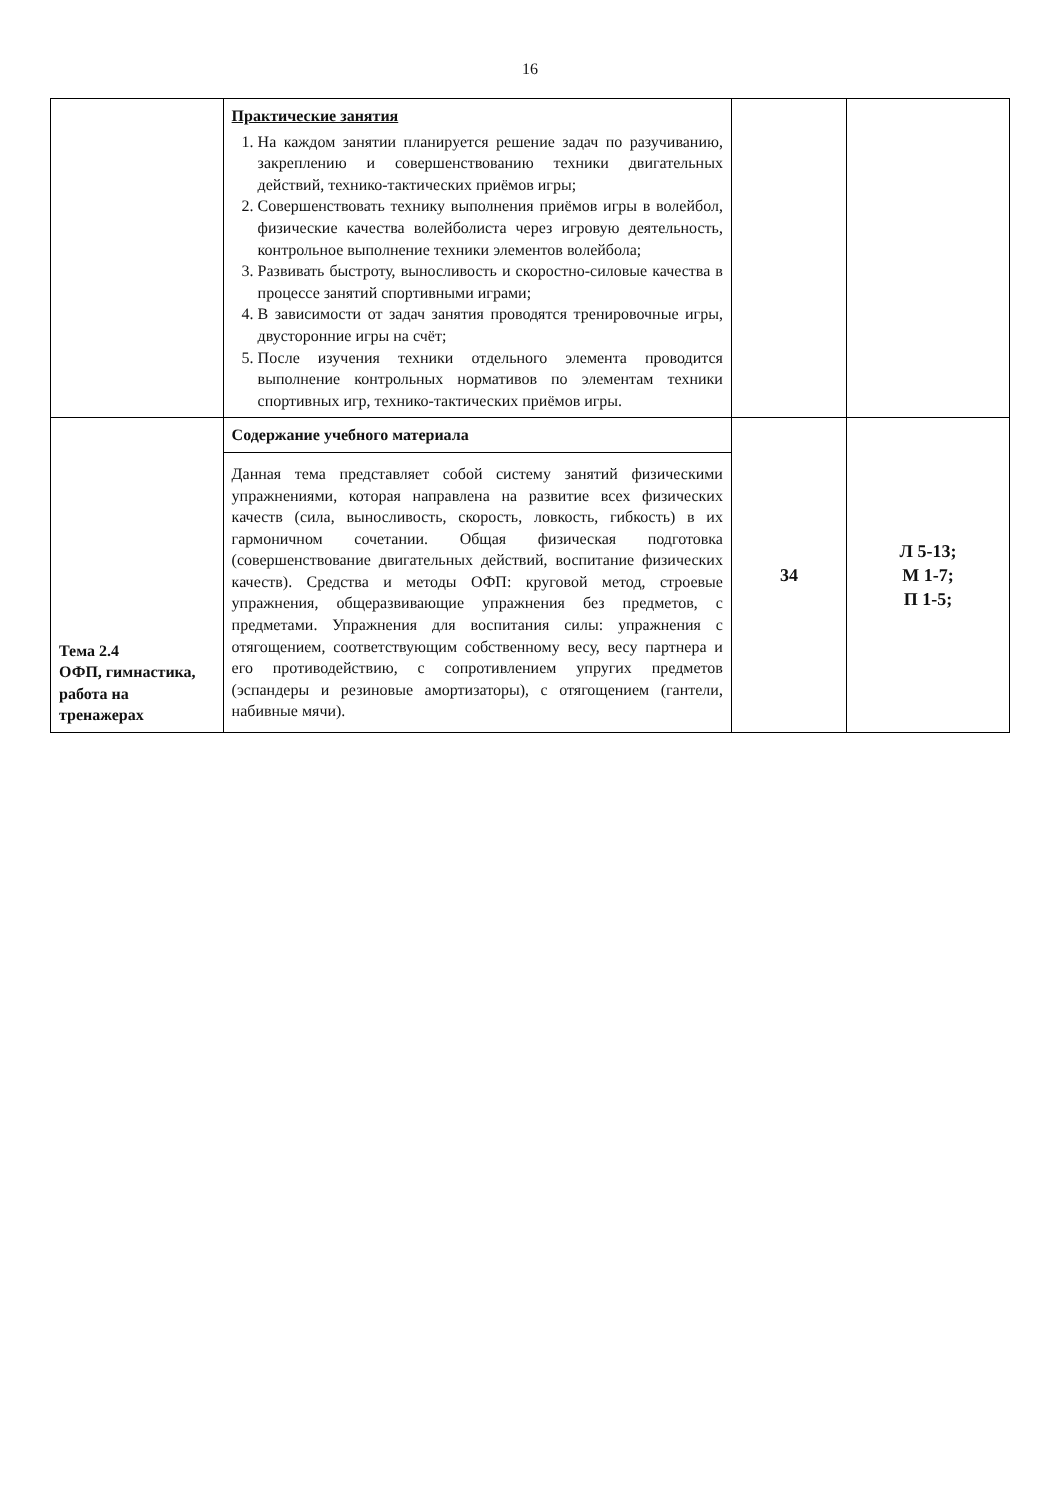16
| | Практические занятия 1. На каждом занятии планируется решение задач по разучиванию, закреплению и совершенствованию техники двигательных действий, технико-тактических приёмов игры; 2. Совершенствовать технику выполнения приёмов игры в волейбол, физические качества волейболиста через игровую деятельность, контрольное выполнение техники элементов волейбола; 3. Развивать быстроту, выносливость и скоростно-силовые качества в процессе занятий спортивными играми; 4. В зависимости от задач занятия проводятся тренировочные игры, двусторонние игры на счёт; 5. После изучения техники отдельного элемента проводится выполнение контрольных нормативов по элементам техники спортивных игр, технико-тактических приёмов игры. | | |
| Тема 2.4 ОФП, гимнастика, работа на тренажерах | Содержание учебного материала Данная тема представляет собой систему занятий физическими упражнениями, которая направлена на развитие всех физических качеств (сила, выносливость, скорость, ловкость, гибкость) в их гармоничном сочетании. Общая физическая подготовка (совершенствование двигательных действий, воспитание физических качеств). Средства и методы ОФП: круговой метод, строевые упражнения, общеразвивающие упражнения без предметов, с предметами. Упражнения для воспитания силы: упражнения с отягощением, соответствующим собственному весу, весу партнера и его противодействию, с сопротивлением упругих предметов (эспандеры и резиновые амортизаторы), с отягощением (гантели, набивные мячи). | 34 | Л 5-13; М 1-7; П 1-5; |